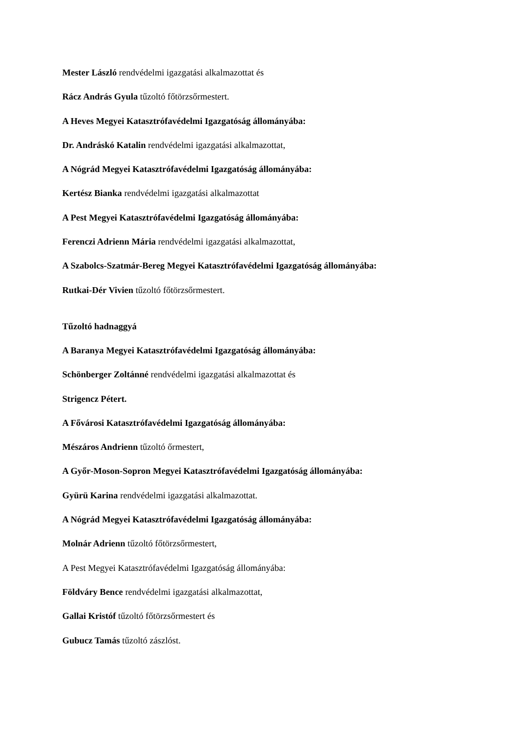Mester László rendvédelmi igazgatási alkalmazottat és
Rácz András Gyula tűzoltó főtörzsőrmestert.
A Heves Megyei Katasztrófavédelmi Igazgatóság állományába:
Dr. Andráskó Katalin rendvédelmi igazgatási alkalmazottat,
A Nógrád Megyei Katasztrófavédelmi Igazgatóság állományába:
Kertész Bianka rendvédelmi igazgatási alkalmazottat
A Pest Megyei Katasztrófavédelmi Igazgatóság állományába:
Ferenczi Adrienn Mária rendvédelmi igazgatási alkalmazottat,
A Szabolcs-Szatmár-Bereg Megyei Katasztrófavédelmi Igazgatóság állományába:
Rutkai-Dér Vivien tűzoltó főtörzsőrmestert.
Tűzoltó hadnaggyá
A Baranya Megyei Katasztrófavédelmi Igazgatóság állományába:
Schönberger Zoltánné rendvédelmi igazgatási alkalmazottat és
Strigencz Pétert.
A Fővárosi Katasztrófavédelmi Igazgatóság állományába:
Mészáros Andrienn tűzoltó őrmestert,
A Győr-Moson-Sopron Megyei Katasztrófavédelmi Igazgatóság állományába:
Gyürü Karina rendvédelmi igazgatási alkalmazottat.
A Nógrád Megyei Katasztrófavédelmi Igazgatóság állományába:
Molnár Adrienn tűzoltó főtörzsőrmestert,
A Pest Megyei Katasztrófavédelmi Igazgatóság állományába:
Földváry Bence rendvédelmi igazgatási alkalmazottat,
Gallai Kristóf tűzoltó főtörzsőrmestert és
Gubucz Tamás tűzoltó zászlóst.